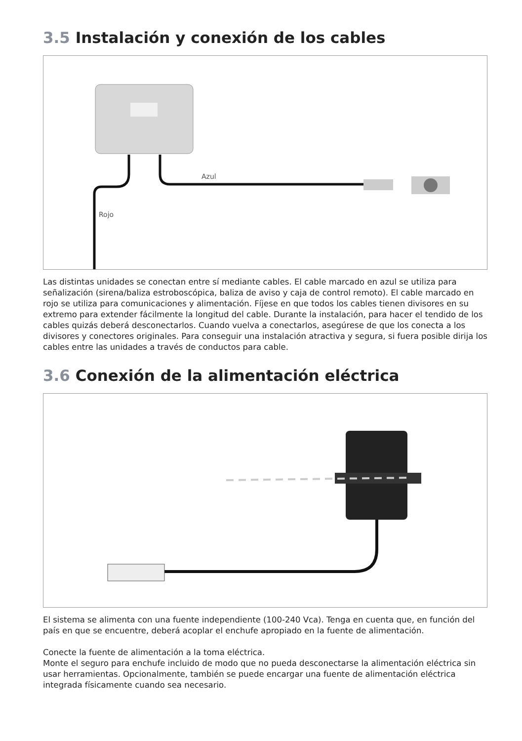3.5 Instalación y conexión de los cables
Azul
Rojo
Las distintas unidades se conectan entre sí mediante cables. El cable marcado en azul se utiliza para señalización (sirena/baliza estroboscópica, baliza de aviso y caja de control remoto). El cable marcado en rojo se utiliza para comunicaciones y alimentación. Fíjese en que todos los cables tienen divisores en su extremo para extender fácilmente la longitud del cable. Durante la instalación, para hacer el tendido de los cables quizás deberá desconectarlos. Cuando vuelva a conectarlos, asegúrese de que los conecta a los divisores y conectores originales. Para conseguir una instalación atractiva y segura, si fuera posible dirija los cables entre las unidades a través de conductos para cable.
3.6 Conexión de la alimentación eléctrica
El sistema se alimenta con una fuente independiente (100-240 Vca). Tenga en cuenta que, en función del país en que se encuentre, deberá acoplar el enchufe apropiado en la fuente de alimentación.
Conecte la fuente de alimentación a la toma eléctrica.
Monte el seguro para enchufe incluido de modo que no pueda desconectarse la alimentación eléctrica sin usar herramientas. Opcionalmente, también se puede encargar una fuente de alimentación eléctrica integrada físicamente cuando sea necesario.